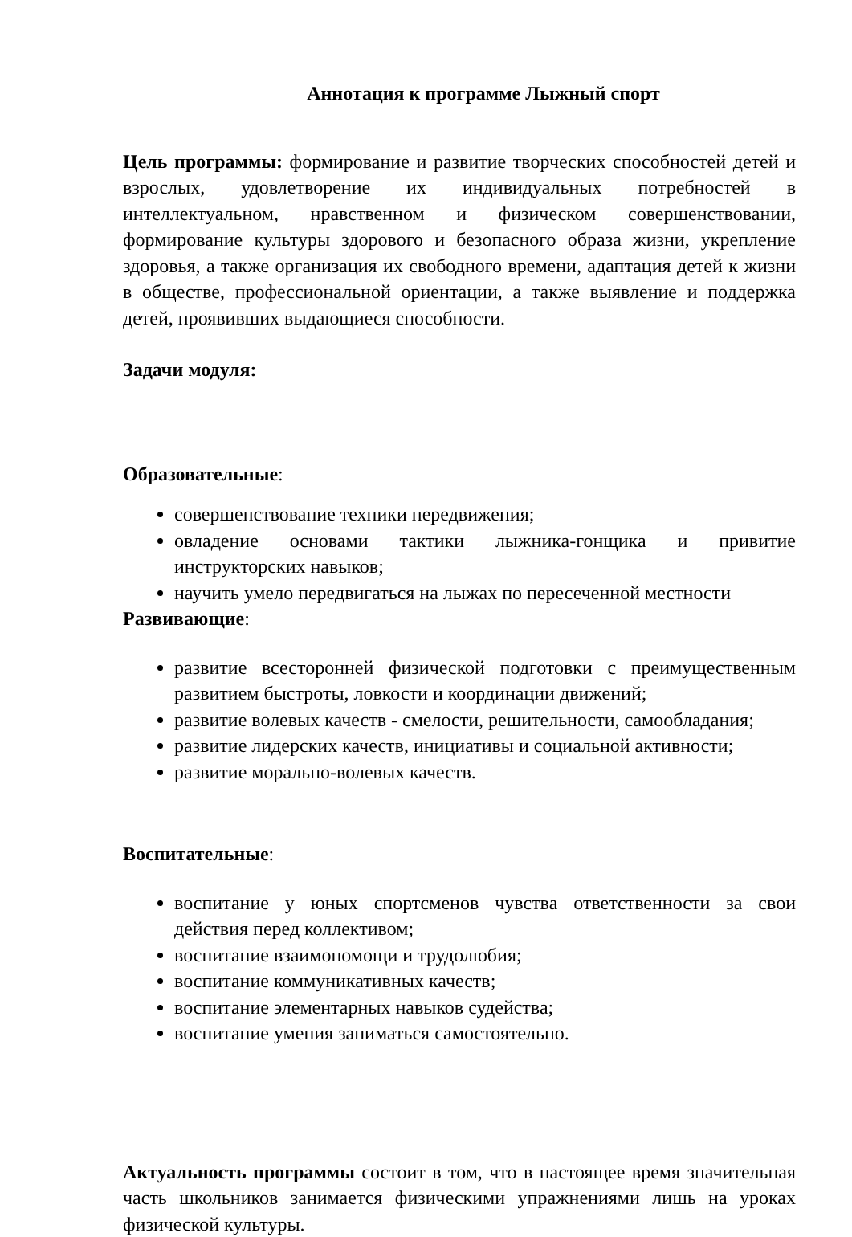Аннотация к программе Лыжный спорт
Цель программы: формирование и развитие творческих способностей детей и взрослых, удовлетворение их индивидуальных потребностей в интеллектуальном, нравственном и физическом совершенствовании, формирование культуры здорового и безопасного образа жизни, укрепление здоровья, а также организация их свободного времени, адаптация детей к жизни в обществе, профессиональной ориентации, а также выявление и поддержка детей, проявивших выдающиеся способности.
Задачи модуля:
Образовательные:
совершенствование техники передвижения;
овладение основами тактики лыжника-гонщика и привитие инструкторских навыков;
научить умело передвигаться на лыжах по пересеченной местности
Развивающие:
развитие всесторонней физической подготовки с преимущественным развитием быстроты, ловкости и координации движений;
развитие волевых качеств - смелости, решительности, самообладания;
развитие лидерских качеств, инициативы и социальной активности;
развитие морально-волевых качеств.
Воспитательные:
воспитание у юных спортсменов чувства ответственности за свои действия перед коллективом;
воспитание взаимопомощи и трудолюбия;
воспитание коммуникативных качеств;
воспитание элементарных навыков судейства;
воспитание умения заниматься самостоятельно.
Актуальность программы состоит в том, что в настоящее время значительная часть школьников занимается физическими упражнениями лишь на уроках физической культуры.